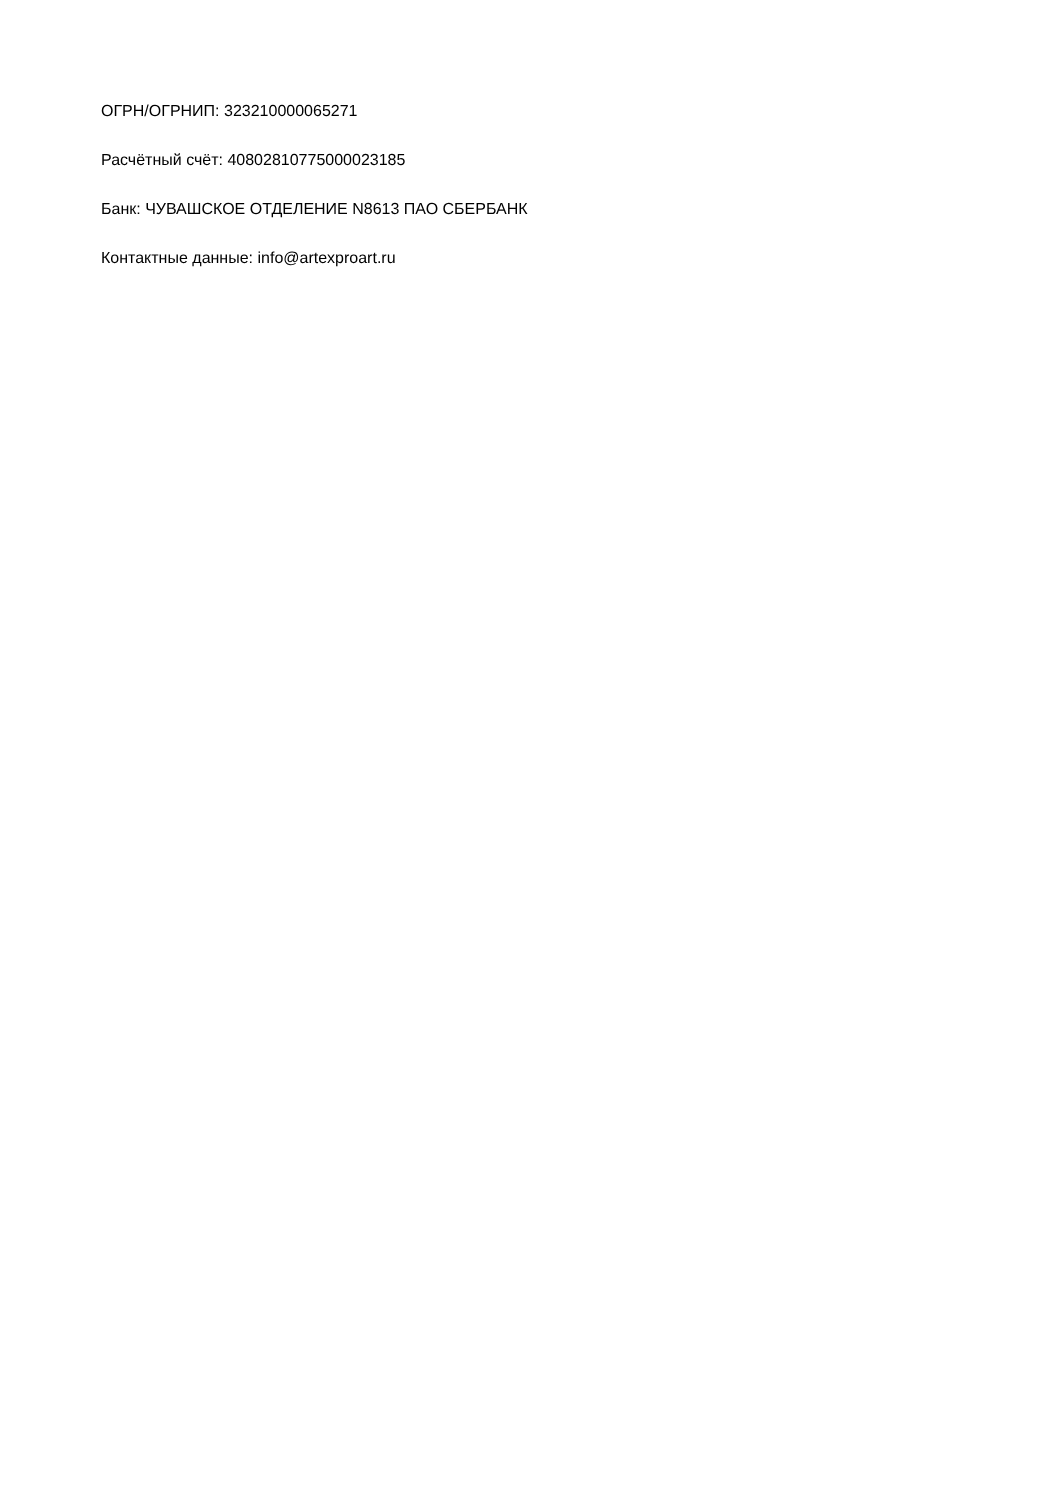ОГРН/ОГРНИП: 323210000065271
Расчётный счёт: 40802810775000023185
Банк: ЧУВАШСКОЕ ОТДЕЛЕНИЕ N8613 ПАО СБЕРБАНК
Контактные данные: info@artexproart.ru